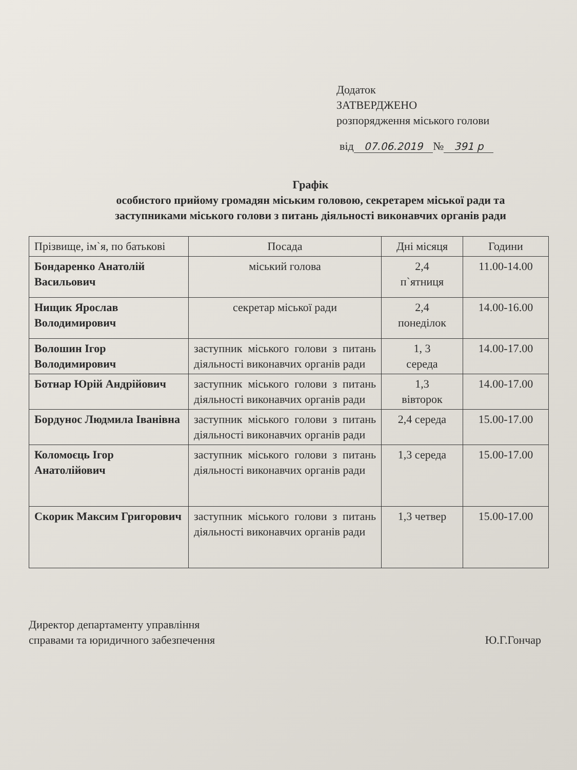Додаток
ЗАТВЕРДЖЕНО
розпорядження міського голови
від 07.06.2019 № 391 р
Графік
особистого прийому громадян міським головою, секретарем міської ради та заступниками міського голови з питань діяльності виконавчих органів ради
| Прізвище, ім`я, по батькові | Посада | Дні місяця | Години |
| --- | --- | --- | --- |
| Бондаренко Анатолій Васильович | міський голова | 2,4 п`ятниця | 11.00-14.00 |
| Нищик Ярослав Володимирович | секретар міської ради | 2,4 понеділок | 14.00-16.00 |
| Волошин Ігор Володимирович | заступник міського голови з питань діяльності виконавчих органів ради | 1, 3 середа | 14.00-17.00 |
| Ботнар Юрій Андрійович | заступник міського голови з питань діяльності виконавчих органів ради | 1,3 вівторок | 14.00-17.00 |
| Бордунос Людмила Іванівна | заступник міського голови з питань діяльності виконавчих органів ради | 2,4 середа | 15.00-17.00 |
| Коломоєць Ігор Анатолійович | заступник міського голови з питань діяльності виконавчих органів ради | 1,3 середа | 15.00-17.00 |
| Скорик Максим Григорович | заступник міського голови з питань діяльності виконавчих органів ради | 1,3 четвер | 15.00-17.00 |
Директор департаменту управління
справами та юридичного забезпечення
Ю.Г.Гончар